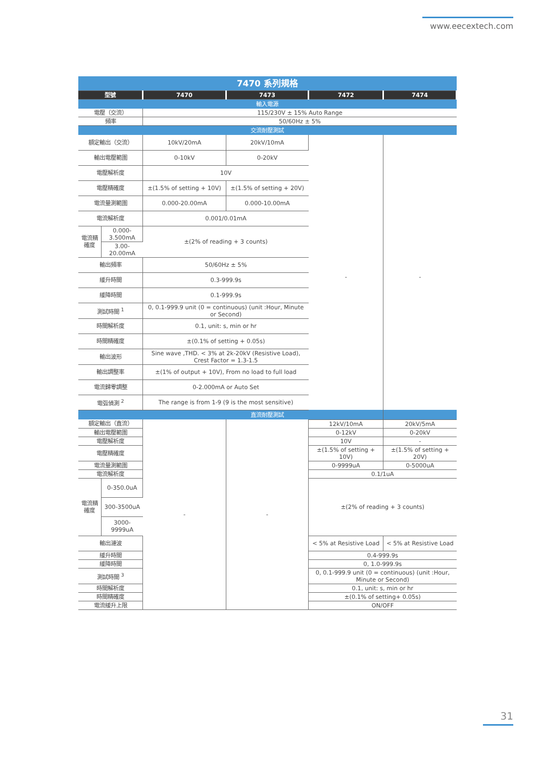www.eecextech.com
| 7470 系列規格 | | | | | |
| 型號 | | 7470 | 7473 | 7472 | 7474 |
| 輸入電源 | | | | | |
| 電壓（交流） | | 115/230V ± 15% Auto Range | | | |
| 頻率 | | 50/60Hz ± 5% | | | |
| 交流耐壓測試 | | | | | |
| 額定輸出（交流） | | 10kV/20mA | 20kV/10mA | - | - |
| 輸出電壓範圍 | | 0-10kV | 0-20kV | | |
| 電壓解析度 | | 10V | | | |
| 電壓精確度 | | ±(1.5% of setting + 10V) | ±(1.5% of setting + 20V) | | |
| 電流量測範圍 | | 0.000-20.00mA | 0.000-10.00mA | | |
| 電流解析度 | | 0.001/0.01mA | | | |
| 電流精確度 | 0.000-3.500mA | ±(2% of reading + 3 counts) | | | |
| | 3.00-20.00mA | | | | |
| 輸出頻率 | | 50/60Hz ± 5% | | | |
| 緩升時間 | | 0.3-999.9s | | | |
| 緩降時間 | | 0.1-999.9s | | | |
| 測試時間 <sup>1</sup> | | 0, 0.1-999.9 unit (0 = continuous) (unit :Hour, Minute or Second) | | | |
| 時間解析度 | | 0.1, unit: s, min or hr | | | |
| 時間精確度 | | ±(0.1% of setting + 0.05s) | | | |
| 輸出波形 | | Sine wave ,THD. < 3% at 2k-20kV (Resistive Load), Crest Factor = 1.3-1.5 | | | |
| 輸出調整率 | | ±(1% of output + 10V), From no load to full load | | | |
| 電流歸零調整 | | 0-2.000mA or Auto Set | | | |
| 電弧偵測 <sup>2</sup> | | The range is from 1-9 (9 is the most sensitive) | | | |
| 直流耐壓測試 | | | | | |
| 額定輸出（直流） | | - | - | 12kV/10mA | 20kV/5mA |
| 輸出電壓範圍 | | | | 0-12kV | 0-20kV |
| 電壓解析度 | | | | 10V | - |
| 電壓精確度 | | | | ±(1.5% of setting + 10V) | ±(1.5% of setting + 20V) |
| 電流量測範圍 | | | | 0-9999uA | 0-5000uA |
| 電流解析度 | | | | 0.1/1uA | |
| 電流精確度 | 0-350.0uA | | | ±(2% of reading + 3 counts) | |
| | 300-3500uA | | | | |
| | 3000-9999uA | | | | |
| 輸出漣波 | | | | < 5% at Resistive Load | < 5% at Resistive Load |
| 緩升時間 | | | | 0.4-999.9s | |
| 緩降時間 | | | | 0, 1.0-999.9s | |
| 測試時間 <sup>3</sup> | | | | 0, 0.1-999.9 unit (0 = continuous) (unit :Hour, Minute or Second) | |
| 時間解析度 | | | | 0.1, unit: s, min or hr | |
| 時間精確度 | | | | ±(0.1% of setting+ 0.05s) | |
| 電流緩升上限 | | | | ON/OFF | |
31